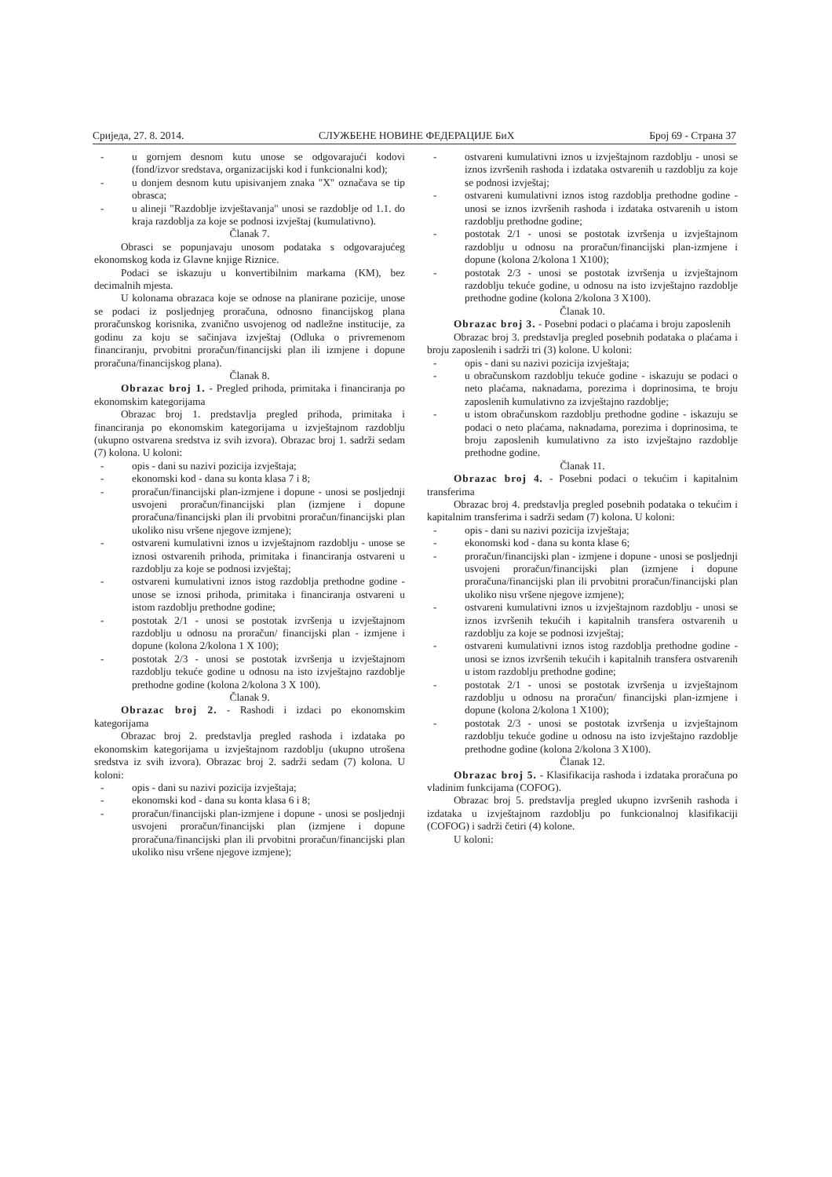Сриједа, 27. 8. 2014. СЛУЖБЕНЕ НОВИНЕ ФЕДЕРАЦИЈЕ БиХ Број 69 - Страна 37
- u gornjem desnom kutu unose se odgovarajući kodovi (fond/izvor sredstava, organizacijski kod i funkcionalni kod);
- u donjem desnom kutu upisivanjem znaka "X" označava se tip obrasca;
- u alineji "Razdoblje izvještavanja" unosi se razdoblje od 1.1. do kraja razdoblja za koje se podnosi izvještaj (kumulativno).
Članak 7.
Obrasci se popunjavaju unosom podataka s odgovarajućeg ekonomskog koda iz Glavne knjige Riznice.
Podaci se iskazuju u konvertibilnim markama (KM), bez decimalnih mjesta.
U kolonama obrazaca koje se odnose na planirane pozicije, unose se podaci iz posljednjeg proračuna, odnosno financijskog plana proračunskog korisnika, zvanično usvojenog od nadležne institucije, za godinu za koju se sačinjava izvještaj (Odluka o privremenom financiranju, prvobitni proračun/financijski plan ili izmjene i dopune proračuna/financijskog plana).
Članak 8.
Obrazac broj 1. - Pregled prihoda, primitaka i financiranja po ekonomskim kategorijama
Obrazac broj 1. predstavlja pregled prihoda, primitaka i financiranja po ekonomskim kategorijama u izvještajnom razdoblju (ukupno ostvarena sredstva iz svih izvora). Obrazac broj 1. sadrži sedam (7) kolona. U koloni:
- opis - dani su nazivi pozicija izvještaja;
- ekonomski kod - dana su konta klasa 7 i 8;
- proračun/financijski plan-izmjene i dopune - unosi se posljednji usvojeni proračun/financijski plan (izmjene i dopune proračuna/financijski plan ili prvobitni proračun/financijski plan ukoliko nisu vršene njegove izmjene);
- ostvareni kumulativni iznos u izvještajnom razdoblju - unose se iznosi ostvarenih prihoda, primitaka i financiranja ostvareni u razdoblju za koje se podnosi izvještaj;
- ostvareni kumulativni iznos istog razdoblja prethodne godine - unose se iznosi prihoda, primitaka i financiranja ostvareni u istom razdoblju prethodne godine;
- postotak 2/1 - unosi se postotak izvršenja u izvještajnom razdoblju u odnosu na proračun/ financijski plan - izmjene i dopune (kolona 2/kolona 1 X 100);
- postotak 2/3 - unosi se postotak izvršenja u izvještajnom razdoblju tekuće godine u odnosu na isto izvještajno razdoblje prethodne godine (kolona 2/kolona 3 X 100).
Članak 9.
Obrazac broj 2. - Rashodi i izdaci po ekonomskim kategorijama
Obrazac broj 2. predstavlja pregled rashoda i izdataka po ekonomskim kategorijama u izvještajnom razdoblju (ukupno utrošena sredstva iz svih izvora). Obrazac broj 2. sadrži sedam (7) kolona. U koloni:
- opis - dani su nazivi pozicija izvještaja;
- ekonomski kod - dana su konta klasa 6 i 8;
- proračun/financijski plan-izmjene i dopune - unosi se posljednji usvojeni proračun/financijski plan (izmjene i dopune proračuna/financijski plan ili prvobitni proračun/financijski plan ukoliko nisu vršene njegove izmjene);
- ostvareni kumulativni iznos u izvještajnom razdoblju - unosi se iznos izvršenih rashoda i izdataka ostvarenih u razdoblju za koje se podnosi izvještaj;
- ostvareni kumulativni iznos istog razdoblja prethodne godine - unosi se iznos izvršenih rashoda i izdataka ostvarenih u istom razdoblju prethodne godine;
- postotak 2/1 - unosi se postotak izvršenja u izvještajnom razdoblju u odnosu na proračun/financijski plan-izmjene i dopune (kolona 2/kolona 1 X100);
- postotak 2/3 - unosi se postotak izvršenja u izvještajnom razdoblju tekuće godine, u odnosu na isto izvještajno razdoblje prethodne godine (kolona 2/kolona 3 X100).
Članak 10.
Obrazac broj 3. - Posebni podaci o plaćama i broju zaposlenih
Obrazac broj 3. predstavlja pregled posebnih podataka o plaćama i broju zaposlenih i sadrži tri (3) kolone. U koloni:
- opis - dani su nazivi pozicija izvještaja;
- u obračunskom razdoblju tekuće godine - iskazuju se podaci o neto plaćama, naknadama, porezima i doprinosima, te broju zaposlenih kumulativno za izvještajno razdoblje;
- u istom obračunskom razdoblju prethodne godine - iskazuju se podaci o neto plaćama, naknadama, porezima i doprinosima, te broju zaposlenih kumulativno za isto izvještajno razdoblje prethodne godine.
Članak 11.
Obrazac broj 4. - Posebni podaci o tekućim i kapitalnim transferima
Obrazac broj 4. predstavlja pregled posebnih podataka o tekućim i kapitalnim transferima i sadrži sedam (7) kolona. U koloni:
- opis - dani su nazivi pozicija izvještaja;
- ekonomski kod - dana su konta klase 6;
- proračun/financijski plan - izmjene i dopune - unosi se posljednji usvojeni proračun/financijski plan (izmjene i dopune proračuna/financijski plan ili prvobitni proračun/financijski plan ukoliko nisu vršene njegove izmjene);
- ostvareni kumulativni iznos u izvještajnom razdoblju - unosi se iznos izvršenih tekućih i kapitalnih transfera ostvarenih u razdoblju za koje se podnosi izvještaj;
- ostvareni kumulativni iznos istog razdoblja prethodne godine - unosi se iznos izvršenih tekućih i kapitalnih transfera ostvarenih u istom razdoblju prethodne godine;
- postotak 2/1 - unosi se postotak izvršenja u izvještajnom razdoblju u odnosu na proračun/ financijski plan-izmjene i dopune (kolona 2/kolona 1 X100);
- postotak 2/3 - unosi se postotak izvršenja u izvještajnom razdoblju tekuće godine u odnosu na isto izvještajno razdoblje prethodne godine (kolona 2/kolona 3 X100).
Članak 12.
Obrazac broj 5. - Klasifikacija rashoda i izdataka proračuna po vladinim funkcijama (COFOG).
Obrazac broj 5. predstavlja pregled ukupno izvršenih rashoda i izdataka u izvještajnom razdoblju po funkcionalnoj klasifikaciji (COFOG) i sadrži četiri (4) kolone.
U koloni: